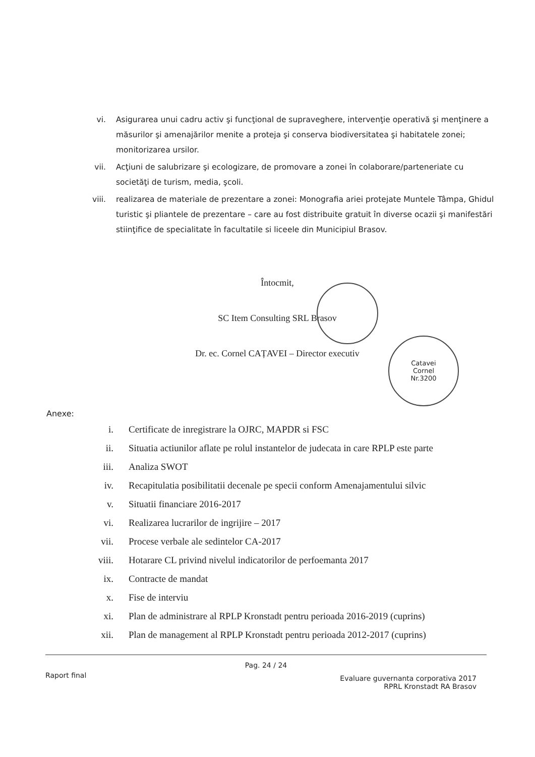vi. Asigurarea unui cadru activ şi funcţional de supraveghere, intervenţie operativă şi menţinere a măsurilor şi amenajărilor menite a proteja şi conserva biodiversitatea şi habitatele zonei; monitorizarea ursilor.
vii. Acţiuni de salubrizare şi ecologizare, de promovare a zonei în colaborare/parteneriate cu societăţi de turism, media, şcoli.
viii. realizarea de materiale de prezentare a zonei: Monografia ariei protejate Muntele Tâmpa, Ghidul turistic şi pliantele de prezentare – care au fost distribuite gratuit în diverse ocazii şi manifestări stiinţifice de specialitate în facultatile si liceele din Municipiul Brasov.
Întocmit,
SC Item Consulting SRL Brasov
Dr. ec. Cornel CAȚAVEI – Director executiv
Catavei
Cornel
Nr.3200
Anexe:
i. Certificate de inregistrare la OJRC, MAPDR si FSC
ii. Situatia actiunilor aflate pe rolul instantelor de judecata in care RPLP este parte
iii. Analiza SWOT
iv. Recapitulatia posibilitatii decenale pe specii conform Amenajamentului silvic
v. Situatii financiare 2016-2017
vi. Realizarea lucrarilor de ingrijire – 2017
vii. Procese verbale ale sedintelor CA-2017
viii. Hotarare CL privind nivelul indicatorilor de perfoemanta 2017
ix. Contracte de mandat
x. Fise de interviu
xi. Plan de administrare al RPLP Kronstadt pentru perioada 2016-2019 (cuprins)
xii. Plan de management al RPLP Kronstadt pentru perioada 2012-2017 (cuprins)
Pag. 24 / 24
Raport final Evaluare guvernanta corporativa 2017
RPRL Kronstadt RA Brasov